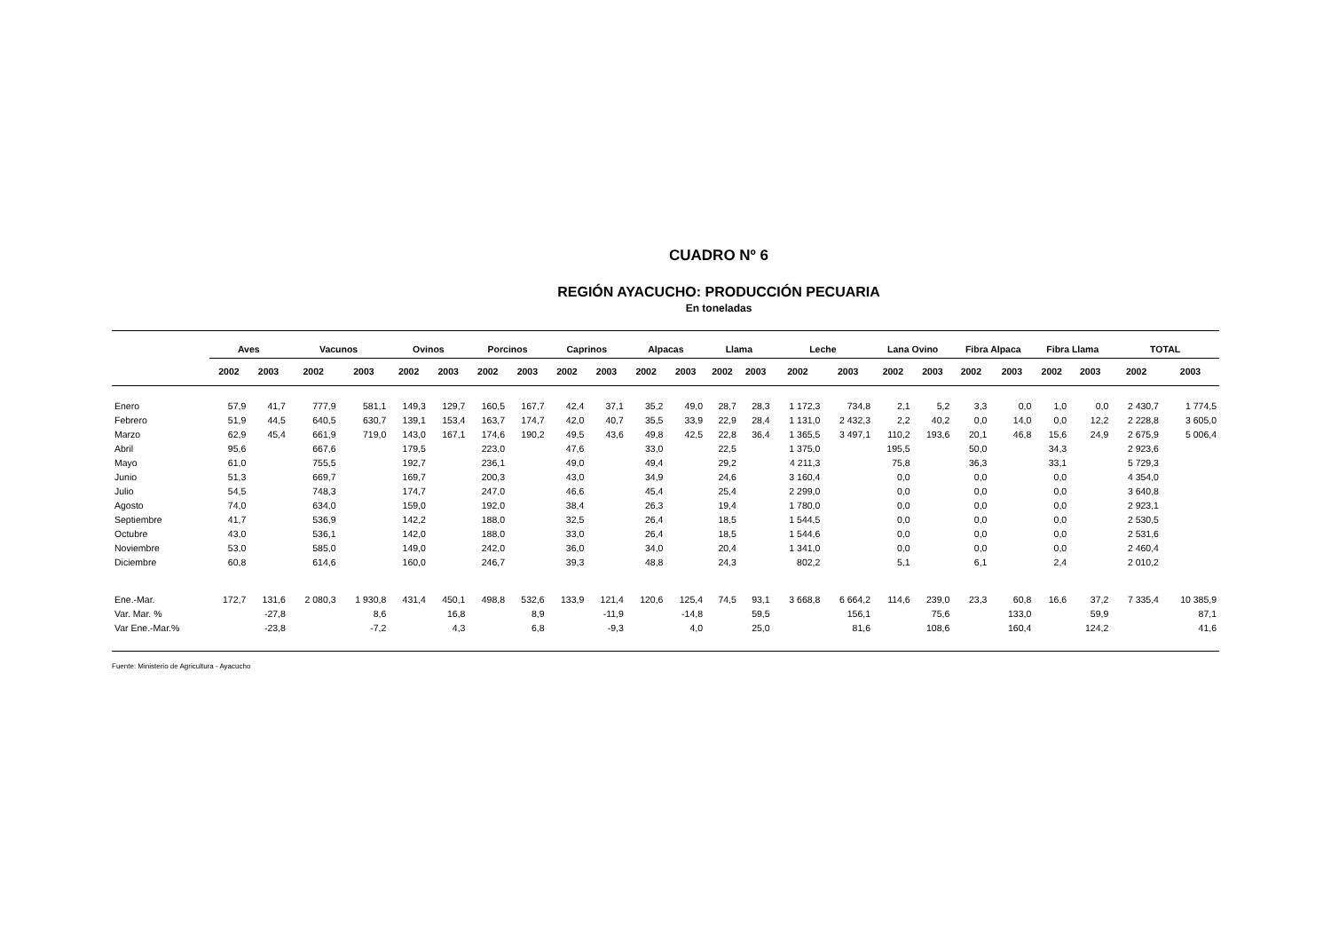CUADRO Nº 6
REGIÓN AYACUCHO: PRODUCCIÓN PECUARIA
En toneladas
| | Aves | | Vacunos | | Ovinos | | Porcinos | | Caprinos | | Alpacas | | Llama | | Leche | | Lana Ovino | | Fibra Alpaca | | Fibra Llama | | TOTAL | |
| --- | --- | --- | --- | --- | --- | --- | --- | --- | --- | --- | --- | --- | --- | --- | --- | --- | --- | --- | --- | --- | --- | --- | --- | --- |
| | 2002 | 2003 | 2002 | 2003 | 2002 | 2003 | 2002 | 2003 | 2002 | 2003 | 2002 | 2003 | 2002 | 2003 | 2002 | 2003 | 2002 | 2003 | 2002 | 2003 | 2002 | 2003 | 2002 | 2003 |
| Enero | 57,9 | 41,7 | 777,9 | 581,1 | 149,3 | 129,7 | 160,5 | 167,7 | 42,4 | 37,1 | 35,2 | 49,0 | 28,7 | 28,3 | 1 172,3 | 734,8 | 2,1 | 5,2 | 3,3 | 0,0 | 1,0 | 0,0 | 2 430,7 | 1 774,5 |
| Febrero | 51,9 | 44,5 | 640,5 | 630,7 | 139,1 | 153,4 | 163,7 | 174,7 | 42,0 | 40,7 | 35,5 | 33,9 | 22,9 | 28,4 | 1 131,0 | 2 432,3 | 2,2 | 40,2 | 0,0 | 14,0 | 0,0 | 12,2 | 2 228,8 | 3 605,0 |
| Marzo | 62,9 | 45,4 | 661,9 | 719,0 | 143,0 | 167,1 | 174,6 | 190,2 | 49,5 | 43,6 | 49,8 | 42,5 | 22,8 | 36,4 | 1 365,5 | 3 497,1 | 110,2 | 193,6 | 20,1 | 46,8 | 15,6 | 24,9 | 2 675,9 | 5 006,4 |
| Abril | 95,6 | | 667,6 | | 179,5 | | 223,0 | | 47,6 | | 33,0 | | 22,5 | | 1 375,0 | | 195,5 | | 50,0 | | 34,3 | | 2 923,6 | |
| Mayo | 61,0 | | 755,5 | | 192,7 | | 236,1 | | 49,0 | | 49,4 | | 29,2 | | 4 211,3 | | 75,8 | | 36,3 | | 33,1 | | 5 729,3 | |
| Junio | 51,3 | | 669,7 | | 169,7 | | 200,3 | | 43,0 | | 34,9 | | 24,6 | | 3 160,4 | | 0,0 | | 0,0 | | 0,0 | | 4 354,0 | |
| Julio | 54,5 | | 748,3 | | 174,7 | | 247,0 | | 46,6 | | 45,4 | | 25,4 | | 2 299,0 | | 0,0 | | 0,0 | | 0,0 | | 3 640,8 | |
| Agosto | 74,0 | | 634,0 | | 159,0 | | 192,0 | | 38,4 | | 26,3 | | 19,4 | | 1 780,0 | | 0,0 | | 0,0 | | 0,0 | | 2 923,1 | |
| Septiembre | 41,7 | | 536,9 | | 142,2 | | 188,0 | | 32,5 | | 26,4 | | 18,5 | | 1 544,5 | | 0,0 | | 0,0 | | 0,0 | | 2 530,5 | |
| Octubre | 43,0 | | 536,1 | | 142,0 | | 188,0 | | 33,0 | | 26,4 | | 18,5 | | 1 544,6 | | 0,0 | | 0,0 | | 0,0 | | 2 531,6 | |
| Noviembre | 53,0 | | 585,0 | | 149,0 | | 242,0 | | 36,0 | | 34,0 | | 20,4 | | 1 341,0 | | 0,0 | | 0,0 | | 0,0 | | 2 460,4 | |
| Diciembre | 60,8 | | 614,6 | | 160,0 | | 246,7 | | 39,3 | | 48,8 | | 24,3 | | 802,2 | | 5,1 | | 6,1 | | 2,4 | | 2 010,2 | |
| Ene.-Mar. | 172,7 | 131,6 | 2 080,3 | 1 930,8 | 431,4 | 450,1 | 498,8 | 532,6 | 133,9 | 121,4 | 120,6 | 125,4 | 74,5 | 93,1 | 3 668,8 | 6 664,2 | 114,6 | 239,0 | 23,3 | 60,8 | 16,6 | 37,2 | 7 335,4 | 10 385,9 |
| Var. Mar. % | | -27,8 | | 8,6 | | 16,8 | | 8,9 | | -11,9 | | -14,8 | | 59,5 | | 156,1 | | 75,6 | | 133,0 | | 59,9 | | 87,1 |
| Var Ene.-Mar.% | | -23,8 | | -7,2 | | 4,3 | | 6,8 | | -9,3 | | 4,0 | | 25,0 | | 81,6 | | 108,6 | | 160,4 | | 124,2 | | 41,6 |
Fuente: Ministerio de Agricultura - Ayacucho